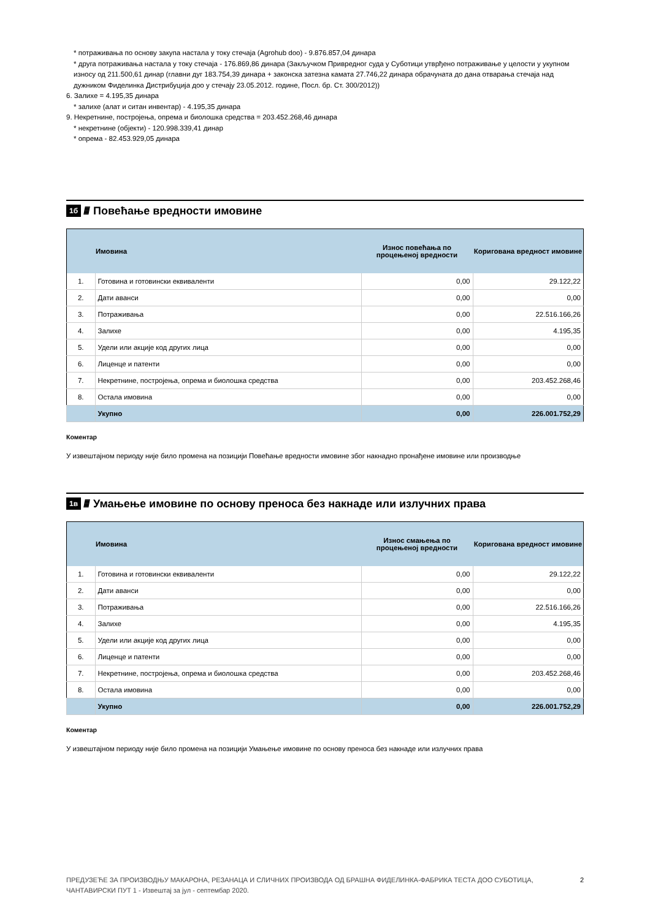* потраживања по основу закупа настала у току стечаја (Agrohub doo) - 9.876.857,04 динара
* друга потраживања настала у току стечаја - 176.869,86 динара (Закључком Привредног суда у Суботици утврђено потраживање у целости у укупном износу од 211.500,61 динар (главни дуг 183.754,39 динара + законска затезна камата 27.746,22 динара обрачуната до дана отварања стечаја над дужником Фиделинка Дистрибуција доо у стечају 23.05.2012. године, Посл. бр. Ст. 300/2012))
6. Залихе = 4.195,35 динара
* залихе (алат и ситан инвентар) - 4.195,35 динара
9. Некретнине, постројења, опрема и биолошка средства = 203.452.268,46 динара
* некретнине (објекти) - 120.998.339,41 динар
* опрема - 82.453.929,05 динара
1б //// Повећање вредности имовине
| | Имовина | Износ повећања по процењеној вредности | Коригована вредност имовине |
| --- | --- | --- | --- |
| 1. | Готовина и готовински еквиваленти | 0,00 | 29.122,22 |
| 2. | Дати аванси | 0,00 | 0,00 |
| 3. | Потраживања | 0,00 | 22.516.166,26 |
| 4. | Залихе | 0,00 | 4.195,35 |
| 5. | Удели или акције код других лица | 0,00 | 0,00 |
| 6. | Лиценце и патенти | 0,00 | 0,00 |
| 7. | Некретнине, постројења, опрема и биолошка средства | 0,00 | 203.452.268,46 |
| 8. | Остала имовина | 0,00 | 0,00 |
| | Укупно | 0,00 | 226.001.752,29 |
Коментар
У извештајном периоду није било промена на позицији Повећање вредности имовине због накнадно пронађене имовине или производње
1в //// Умањење имовине по основу преноса без накнаде или излучних права
| | Имовина | Износ смањења по процењеној вредности | Коригована вредност имовине |
| --- | --- | --- | --- |
| 1. | Готовина и готовински еквиваленти | 0,00 | 29.122,22 |
| 2. | Дати аванси | 0,00 | 0,00 |
| 3. | Потраживања | 0,00 | 22.516.166,26 |
| 4. | Залихе | 0,00 | 4.195,35 |
| 5. | Удели или акције код других лица | 0,00 | 0,00 |
| 6. | Лиценце и патенти | 0,00 | 0,00 |
| 7. | Некретнине, постројења, опрема и биолошка средства | 0,00 | 203.452.268,46 |
| 8. | Остала имовина | 0,00 | 0,00 |
| | Укупно | 0,00 | 226.001.752,29 |
Коментар
У извештајном периоду није било промена на позицији Умањење имовине по основу преноса без накнаде или излучних права
ПРЕДУЗЕЋЕ ЗА ПРОИЗВОДЊУ МАКАРОНА, РЕЗАНАЦА И СЛИЧНИХ ПРОИЗВОДА ОД БРАШНА ФИДЕЛИНКА-ФАБРИКА ТЕСТА ДОО СУБОТИЦА, ЧАНТАВИРСКИ ПУТ 1 - Извештај за јул - септембар 2020.
2